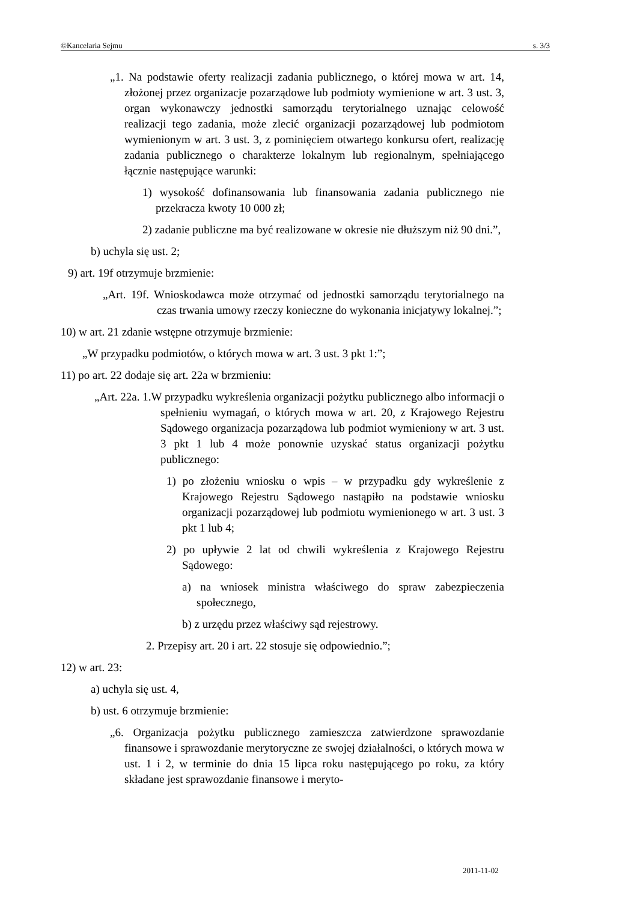©Kancelaria Sejmu s. 3/3
„1. Na podstawie oferty realizacji zadania publicznego, o której mowa w art. 14, złożonej przez organizacje pozarządowe lub podmioty wymienione w art. 3 ust. 3, organ wykonawczy jednostki samorządu terytorialnego uznając celowość realizacji tego zadania, może zlecić organizacji pozarządowej lub podmiotom wymienionym w art. 3 ust. 3, z pominięciem otwartego konkursu ofert, realizację zadania publicznego o charakterze lokalnym lub regionalnym, spełniającego łącznie następujące warunki:
1) wysokość dofinansowania lub finansowania zadania publicznego nie przekracza kwoty 10 000 zł;
2) zadanie publiczne ma być realizowane w okresie nie dłuższym niż 90 dni.”,
b) uchyla się ust. 2;
9) art. 19f otrzymuje brzmienie:
„Art. 19f. Wnioskodawca może otrzymać od jednostki samorządu terytorialnego na czas trwania umowy rzeczy konieczne do wykonania inicjatywy lokalnej.”;
10) w art. 21 zdanie wstępne otrzymuje brzmienie:
„W przypadku podmiotów, o których mowa w art. 3 ust. 3 pkt 1:”;
11) po art. 22 dodaje się art. 22a w brzmieniu:
„Art. 22a. 1.W przypadku wykreślenia organizacji pożytku publicznego albo informacji o spełnieniu wymagań, o których mowa w art. 20, z Krajowego Rejestru Sądowego organizacja pozarządowa lub podmiot wymieniony w art. 3 ust. 3 pkt 1 lub 4 może ponownie uzyskać status organizacji pożytku publicznego:
1) po złożeniu wniosku o wpis – w przypadku gdy wykreślenie z Krajowego Rejestru Sądowego nastąpiło na podstawie wniosku organizacji pozarządowej lub podmiotu wymienionego w art. 3 ust. 3 pkt 1 lub 4;
2) po upływie 2 lat od chwili wykreślenia z Krajowego Rejestru Sądowego:
a) na wniosek ministra właściwego do spraw zabezpieczenia społecznego,
b) z urzędu przez właściwy sąd rejestrowy.
2. Przepisy art. 20 i art. 22 stosuje się odpowiednio.”;
12) w art. 23:
a) uchyla się ust. 4,
b) ust. 6 otrzymuje brzmienie:
„6. Organizacja pożytku publicznego zamieszcza zatwierdzone sprawozdanie finansowe i sprawozdanie merytoryczne ze swojej działalności, o których mowa w ust. 1 i 2, w terminie do dnia 15 lipca roku następującego po roku, za który składane jest sprawozdanie finansowe i meryto-
2011-11-02